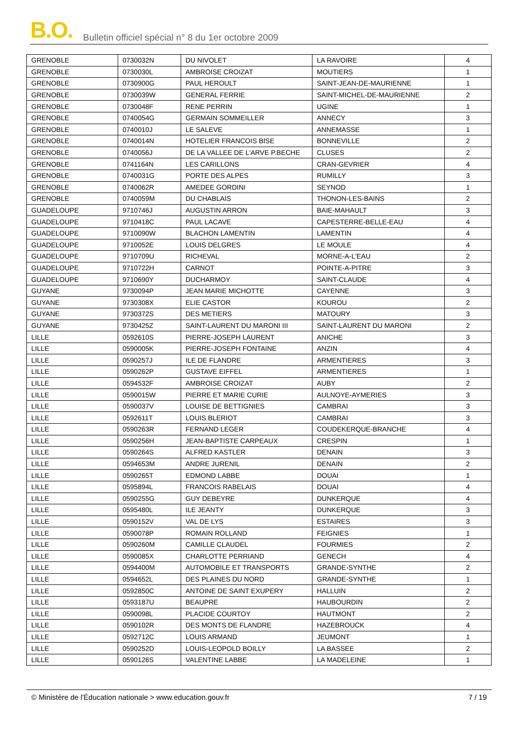B.O.
Bulletin officiel spécial n° 8 du 1er octobre 2009
| GRENOBLE | 0730032N | DU NIVOLET | LA RAVOIRE | 4 |
| GRENOBLE | 0730030L | AMBROISE CROIZAT | MOUTIERS | 1 |
| GRENOBLE | 0730900G | PAUL HEROULT | SAINT-JEAN-DE-MAURIENNE | 1 |
| GRENOBLE | 0730039W | GENERAL FERRIE | SAINT-MICHEL-DE-MAURIENNE | 2 |
| GRENOBLE | 0730048F | RENE PERRIN | UGINE | 1 |
| GRENOBLE | 0740054G | GERMAIN SOMMEILLER | ANNECY | 3 |
| GRENOBLE | 0740010J | LE SALEVE | ANNEMASSE | 1 |
| GRENOBLE | 0740014N | HOTELIER FRANCOIS BISE | BONNEVILLE | 2 |
| GRENOBLE | 0740056J | DE LA VALLEE DE L'ARVE P.BECHE | CLUSES | 2 |
| GRENOBLE | 0741164N | LES CARILLONS | CRAN-GEVRIER | 4 |
| GRENOBLE | 0740031G | PORTE DES ALPES | RUMILLY | 3 |
| GRENOBLE | 0740062R | AMEDEE GORDINI | SEYNOD | 1 |
| GRENOBLE | 0740059M | DU CHABLAIS | THONON-LES-BAINS | 2 |
| GUADELOUPE | 9710746J | AUGUSTIN ARRON | BAIE-MAHAULT | 3 |
| GUADELOUPE | 9710418C | PAUL LACAVE | CAPESTERRE-BELLE-EAU | 4 |
| GUADELOUPE | 9710090W | BLACHON LAMENTIN | LAMENTIN | 4 |
| GUADELOUPE | 9710052E | LOUIS DELGRES | LE MOULE | 4 |
| GUADELOUPE | 9710709U | RICHEVAL | MORNE-A-L'EAU | 2 |
| GUADELOUPE | 9710722H | CARNOT | POINTE-A-PITRE | 3 |
| GUADELOUPE | 9710690Y | DUCHARMOY | SAINT-CLAUDE | 4 |
| GUYANE | 9730094P | JEAN MARIE MICHOTTE | CAYENNE | 3 |
| GUYANE | 9730308X | ELIE CASTOR | KOUROU | 2 |
| GUYANE | 9730372S | DES METIERS | MATOURY | 3 |
| GUYANE | 9730425Z | SAINT-LAURENT DU MARONI III | SAINT-LAURENT DU MARONI | 2 |
| LILLE | 0592610S | PIERRE-JOSEPH LAURENT | ANICHE | 3 |
| LILLE | 0590005K | PIERRE-JOSEPH FONTAINE | ANZIN | 4 |
| LILLE | 0590257J | ILE DE FLANDRE | ARMENTIERES | 3 |
| LILLE | 0590262P | GUSTAVE EIFFEL | ARMENTIERES | 1 |
| LILLE | 0594532F | AMBROISE CROIZAT | AUBY | 2 |
| LILLE | 0590015W | PIERRE ET MARIE CURIE | AULNOYE-AYMERIES | 3 |
| LILLE | 0590037V | LOUISE DE BETTIGNIES | CAMBRAI | 3 |
| LILLE | 0592611T | LOUIS BLERIOT | CAMBRAI | 3 |
| LILLE | 0590263R | FERNAND LEGER | COUDEKERQUE-BRANCHE | 4 |
| LILLE | 0590256H | JEAN-BAPTISTE CARPEAUX | CRESPIN | 1 |
| LILLE | 0590264S | ALFRED KASTLER | DENAIN | 3 |
| LILLE | 0594653M | ANDRE JURENIL | DENAIN | 2 |
| LILLE | 0590265T | EDMOND LABBE | DOUAI | 1 |
| LILLE | 0595894L | FRANCOIS RABELAIS | DOUAI | 4 |
| LILLE | 0590255G | GUY DEBEYRE | DUNKERQUE | 4 |
| LILLE | 0595480L | ILE JEANTY | DUNKERQUE | 3 |
| LILLE | 0590152V | VAL DE LYS | ESTAIRES | 3 |
| LILLE | 0590078P | ROMAIN ROLLAND | FEIGNIES | 1 |
| LILLE | 0590260M | CAMILLE CLAUDEL | FOURMIES | 2 |
| LILLE | 0590085X | CHARLOTTE PERRIAND | GENECH | 4 |
| LILLE | 0594400M | AUTOMOBILE ET TRANSPORTS | GRANDE-SYNTHE | 2 |
| LILLE | 0594652L | DES PLAINES DU NORD | GRANDE-SYNTHE | 1 |
| LILLE | 0592850C | ANTOINE DE SAINT EXUPERY | HALLUIN | 2 |
| LILLE | 0593187U | BEAUPRE | HAUBOURDIN | 2 |
| LILLE | 0590098L | PLACIDE COURTOY | HAUTMONT | 2 |
| LILLE | 0590102R | DES MONTS DE FLANDRE | HAZEBROUCK | 4 |
| LILLE | 0592712C | LOUIS ARMAND | JEUMONT | 1 |
| LILLE | 0590252D | LOUIS-LEOPOLD BOILLY | LA BASSEE | 2 |
| LILLE | 0590126S | VALENTINE LABBE | LA MADELEINE | 1 |
© Ministère de l'Éducation nationale > www.education.gouv.fr 7 / 19